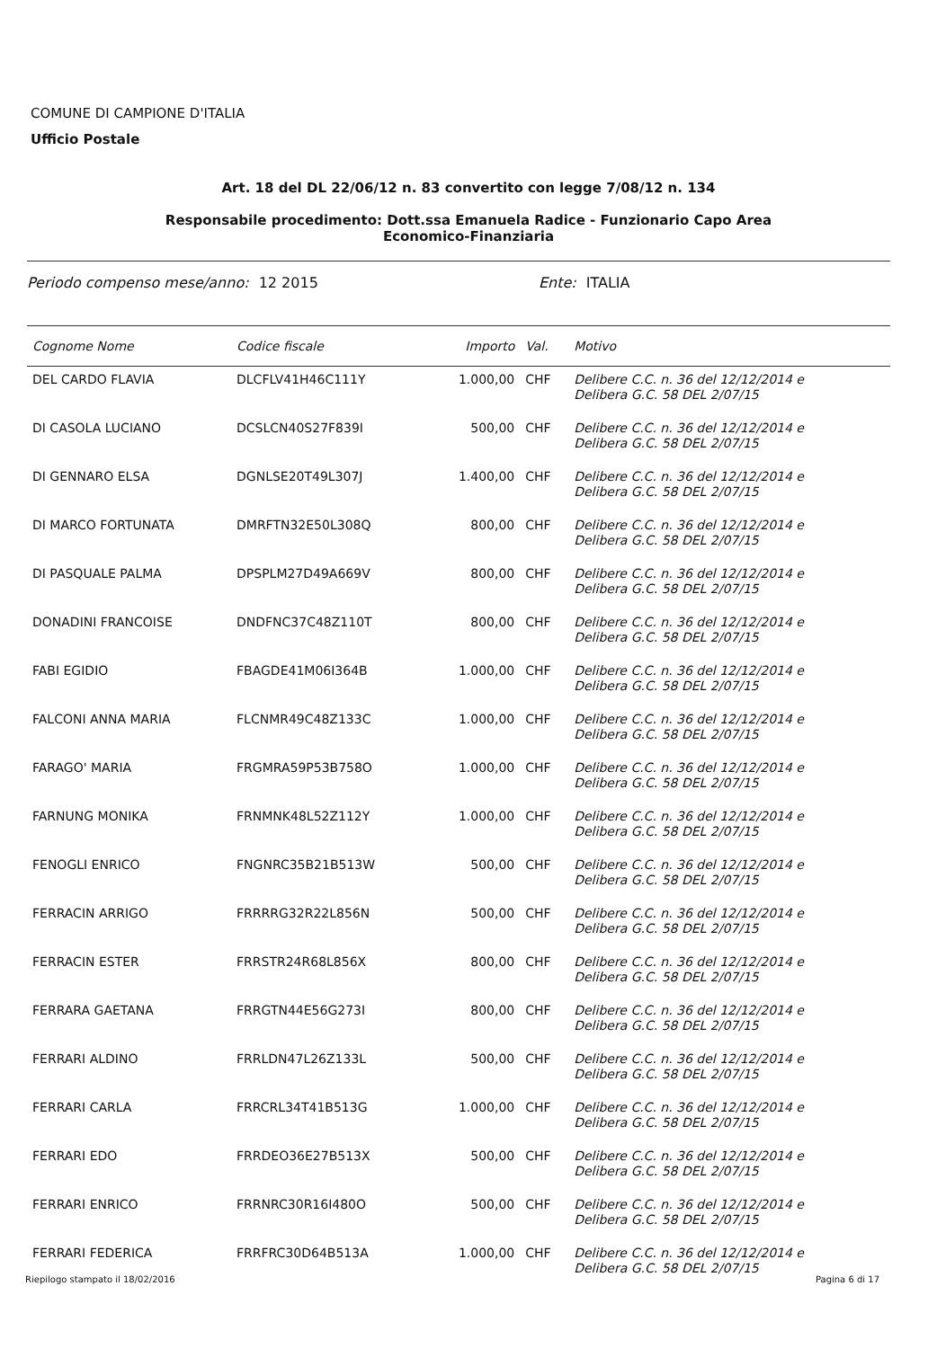COMUNE DI CAMPIONE D'ITALIA
Ufficio Postale
Art. 18 del DL 22/06/12 n. 83 convertito con legge 7/08/12 n. 134
Responsabile procedimento: Dott.ssa Emanuela Radice - Funzionario Capo Area
Economico-Finanziaria
Periodo compenso mese/anno: 12 2015 Ente: ITALIA
| Cognome Nome | Codice fiscale | Importo | Val. | Motivo |
| --- | --- | --- | --- | --- |
| DEL CARDO FLAVIA | DLCFLV41H46C111Y | 1.000,00 | CHF | Delibere C.C. n. 36 del 12/12/2014 e Delibera G.C. 58 DEL 2/07/15 |
| DI CASOLA LUCIANO | DCSLCN40S27F839I | 500,00 | CHF | Delibere C.C. n. 36 del 12/12/2014 e Delibera G.C. 58 DEL 2/07/15 |
| DI GENNARO ELSA | DGNLSE20T49L307J | 1.400,00 | CHF | Delibere C.C. n. 36 del 12/12/2014 e Delibera G.C. 58 DEL 2/07/15 |
| DI MARCO FORTUNATA | DMRFTN32E50L308Q | 800,00 | CHF | Delibere C.C. n. 36 del 12/12/2014 e Delibera G.C. 58 DEL 2/07/15 |
| DI PASQUALE PALMA | DPSPLM27D49A669V | 800,00 | CHF | Delibere C.C. n. 36 del 12/12/2014 e Delibera G.C. 58 DEL 2/07/15 |
| DONADINI FRANCOISE | DNDFNC37C48Z110T | 800,00 | CHF | Delibere C.C. n. 36 del 12/12/2014 e Delibera G.C. 58 DEL 2/07/15 |
| FABI EGIDIO | FBAGDE41M06I364B | 1.000,00 | CHF | Delibere C.C. n. 36 del 12/12/2014 e Delibera G.C. 58 DEL 2/07/15 |
| FALCONI ANNA MARIA | FLCNMR49C48Z133C | 1.000,00 | CHF | Delibere C.C. n. 36 del 12/12/2014 e Delibera G.C. 58 DEL 2/07/15 |
| FARAGO' MARIA | FRGMRA59P53B758O | 1.000,00 | CHF | Delibere C.C. n. 36 del 12/12/2014 e Delibera G.C. 58 DEL 2/07/15 |
| FARNUNG MONIKA | FRNMNK48L52Z112Y | 1.000,00 | CHF | Delibere C.C. n. 36 del 12/12/2014 e Delibera G.C. 58 DEL 2/07/15 |
| FENOGLI ENRICO | FNGNRC35B21B513W | 500,00 | CHF | Delibere C.C. n. 36 del 12/12/2014 e Delibera G.C. 58 DEL 2/07/15 |
| FERRACIN ARRIGO | FRRRRG32R22L856N | 500,00 | CHF | Delibere C.C. n. 36 del 12/12/2014 e Delibera G.C. 58 DEL 2/07/15 |
| FERRACIN ESTER | FRRSTR24R68L856X | 800,00 | CHF | Delibere C.C. n. 36 del 12/12/2014 e Delibera G.C. 58 DEL 2/07/15 |
| FERRARA GAETANA | FRRGTN44E56G273I | 800,00 | CHF | Delibere C.C. n. 36 del 12/12/2014 e Delibera G.C. 58 DEL 2/07/15 |
| FERRARI ALDINO | FRRLDN47L26Z133L | 500,00 | CHF | Delibere C.C. n. 36 del 12/12/2014 e Delibera G.C. 58 DEL 2/07/15 |
| FERRARI CARLA | FRRCRL34T41B513G | 1.000,00 | CHF | Delibere C.C. n. 36 del 12/12/2014 e Delibera G.C. 58 DEL 2/07/15 |
| FERRARI EDO | FRRDEO36E27B513X | 500,00 | CHF | Delibere C.C. n. 36 del 12/12/2014 e Delibera G.C. 58 DEL 2/07/15 |
| FERRARI ENRICO | FRRNRC30R16I480O | 500,00 | CHF | Delibere C.C. n. 36 del 12/12/2014 e Delibera G.C. 58 DEL 2/07/15 |
| FERRARI FEDERICA | FRRFRC30D64B513A | 1.000,00 | CHF | Delibere C.C. n. 36 del 12/12/2014 e Delibera G.C. 58 DEL 2/07/15 |
Riepilogo stampato il 18/02/2016 Pagina 6 di 17